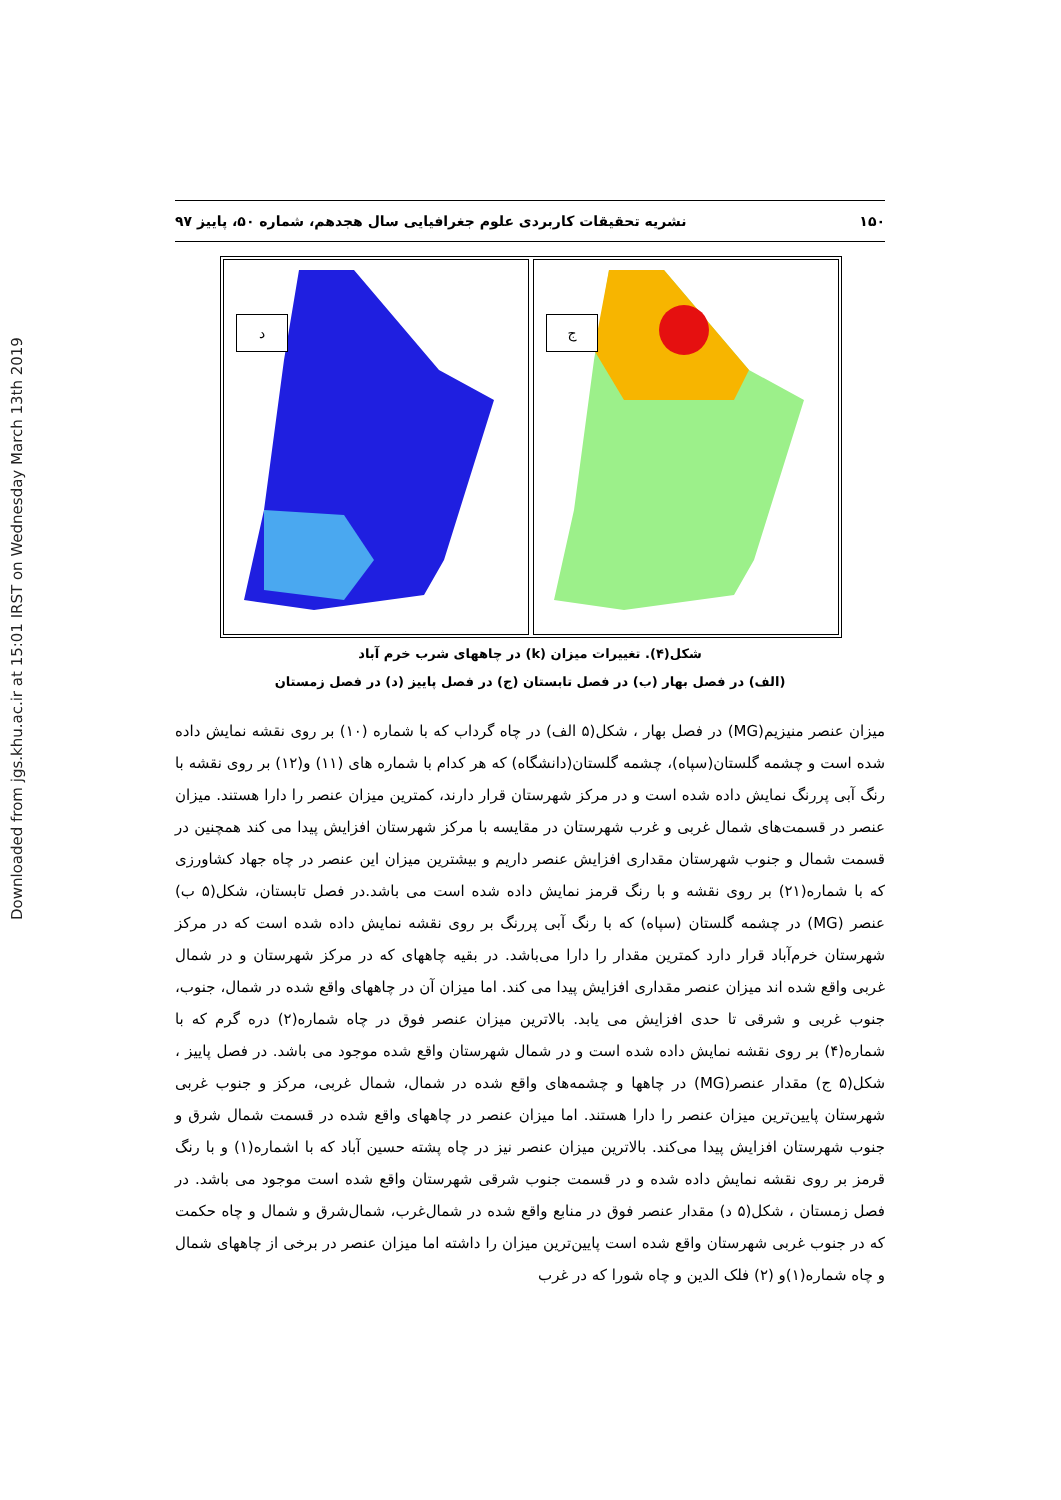Downloaded from jgs.khu.ac.ir at 15:01 IRST on Wednesday March 13th 2019
۱۵۰ نشریه تحقیقات کاربردی علوم جغرافیایی سال هجدهم، شماره ۵۰، پاییز ۹۷
د
ج
شکل(۴). تغییرات میزان (k) در چاههای شرب خرم آباد
(الف) در فصل بهار (ب) در فصل تابستان (ج) در فصل پاییز (د) در فصل زمستان
میزان عنصر منیزیم(MG) در فصل بهار ، شکل(۵ الف) در چاه گرداب که با شماره (۱۰) بر روی نقشه نمایش داده شده است و چشمه گلستان(سپاه)، چشمه گلستان(دانشگاه) که هر کدام با شماره های (۱۱) و(۱۲) بر روی نقشه با رنگ آبی پررنگ نمایش داده شده است و در مرکز شهرستان قرار دارند، کمترین میزان عنصر را دارا هستند. میزان عنصر در قسمت‌های شمال غربی و غرب شهرستان در مقایسه با مرکز شهرستان افزایش پیدا می کند همچنین در قسمت شمال و جنوب شهرستان مقداری افزایش عنصر داریم و بیشترین میزان این عنصر در چاه جهاد کشاورزی که با شماره(۲۱) بر روی نقشه و با رنگ قرمز نمایش داده شده است می باشد.در فصل تابستان، شکل(۵ ب) عنصر (MG) در چشمه گلستان (سپاه) که با رنگ آبی پررنگ بر روی نقشه نمایش داده شده است که در مرکز شهرستان خرم‌آباد قرار دارد کمترین مقدار را دارا می‌باشد. در بقیه چاههای که در مرکز شهرستان و در شمال غربی واقع شده اند میزان عنصر مقداری افزایش پیدا می کند. اما میزان آن در چاههای واقع شده در شمال، جنوب، جنوب غربی و شرقی تا حدی افزایش می یابد. بالاترین میزان عنصر فوق در چاه شماره(۲) دره گرم که با شماره(۴) بر روی نقشه نمایش داده شده است و در شمال شهرستان واقع شده موجود می باشد. در فصل پاییز ، شکل(۵ ج) مقدار عنصر(MG) در چاهها و چشمه‌های واقع شده در شمال، شمال غربی، مرکز و جنوب غربی شهرستان پایین‌ترین میزان عنصر را دارا هستند. اما میزان عنصر در چاههای واقع شده در قسمت شمال شرق و جنوب شهرستان افزایش پیدا می‌کند. بالاترین میزان عنصر نیز در چاه پشته حسین آباد که با اشماره(۱) و با رنگ قرمز بر روی نقشه نمایش داده شده و در قسمت جنوب شرقی شهرستان واقع شده است موجود می باشد. در فصل زمستان ، شکل(۵ د) مقدار عنصر فوق در منابع واقع شده در شمال‌غرب، شمال‌شرق و شمال و چاه حکمت که در جنوب غربی شهرستان واقع شده است پایین‌ترین میزان را داشته اما میزان عنصر در برخی از چاههای شمال و چاه شماره(۱)و (۲) فلک الدین و چاه شورا که در غرب